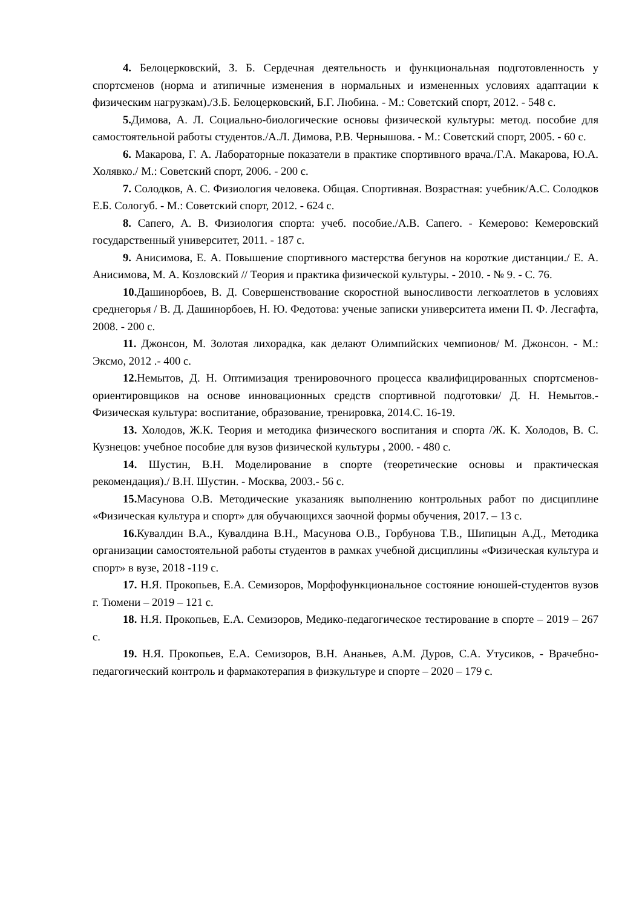4. Белоцерковский, З. Б. Сердечная деятельность и функциональная подготовленность у спортсменов (норма и атипичные изменения в нормальных и измененных условиях адаптации к физическим нагрузкам)./З.Б. Белоцерковский, Б.Г. Любина. - М.: Советский спорт, 2012. - 548 с.
5. Димова, А. Л. Социально-биологические основы физической культуры: метод. пособие для самостоятельной работы студентов./А.Л. Димова, Р.В. Чернышова. - М.: Советский спорт, 2005. - 60 с.
6. Макарова, Г. А. Лабораторные показатели в практике спортивного врача./Г.А. Макарова, Ю.А. Холявко./ М.: Советский спорт, 2006. - 200 с.
7. Солодков, А. С. Физиология человека. Общая. Спортивная. Возрастная: учебник/А.С. Солодков Е.Б. Сологуб. - М.: Советский спорт, 2012. - 624 с.
8. Сапего, А. В. Физиология спорта: учеб. пособие./А.В. Сапего. - Кемерово: Кемеровский государственный университет, 2011. - 187 с.
9. Анисимова, Е. А. Повышение спортивного мастерства бегунов на короткие дистанции./ Е. А. Анисимова, М. А. Козловский // Теория и практика физической культуры. - 2010. - № 9. - С. 76.
10. Дашинорбоев, В. Д. Совершенствование скоростной выносливости легкоатлетов в условиях среднегорья / В. Д. Дашинорбоев, Н. Ю. Федотова: ученые записки университета имени П. Ф. Лесгафта, 2008. - 200 с.
11. Джонсон, М. Золотая лихорадка, как делают Олимпийских чемпионов/ М. Джонсон. - М.: Эксмо, 2012 .- 400 с.
12. Немытов, Д. Н. Оптимизация тренировочного процесса квалифицированных спортсменов-ориентировщиков на основе инновационных средств спортивной подготовки/ Д. Н. Немытов.- Физическая культура: воспитание, образование, тренировка, 2014.С. 16-19.
13. Холодов, Ж.К. Теория и методика физического воспитания и спорта /Ж. К. Холодов, В. С. Кузнецов: учебное пособие для вузов физической культуры , 2000. - 480 с.
14. Шустин, В.Н. Моделирование в спорте (теоретические основы и практическая рекомендация)./ В.Н. Шустин. - Москва, 2003.- 56 с.
15. Масунова О.В. Методические указанияк выполнению контрольных работ по дисциплине «Физическая культура и спорт» для обучающихся заочной формы обучения, 2017. – 13 с.
16. Кувалдин В.А., Кувалдина В.Н., Масунова О.В., Горбунова Т.В., Шипицын А.Д., Методика организации самостоятельной работы студентов в рамках учебной дисциплины «Физическая культура и спорт» в вузе, 2018 -119 с.
17. Н.Я. Прокопьев, Е.А. Семизоров, Морфофункциональное состояние юношей-студентов вузов г. Тюмени – 2019 – 121 с.
18. Н.Я. Прокопьев, Е.А. Семизоров, Медико-педагогическое тестирование в спорте – 2019 – 267 с.
19. Н.Я. Прокопьев, Е.А. Семизоров, В.Н. Ананьев, А.М. Дуров, С.А. Утусиков, - Врачебно-педагогический контроль и фармакотерапия в физкультуре и спорте – 2020 – 179 с.